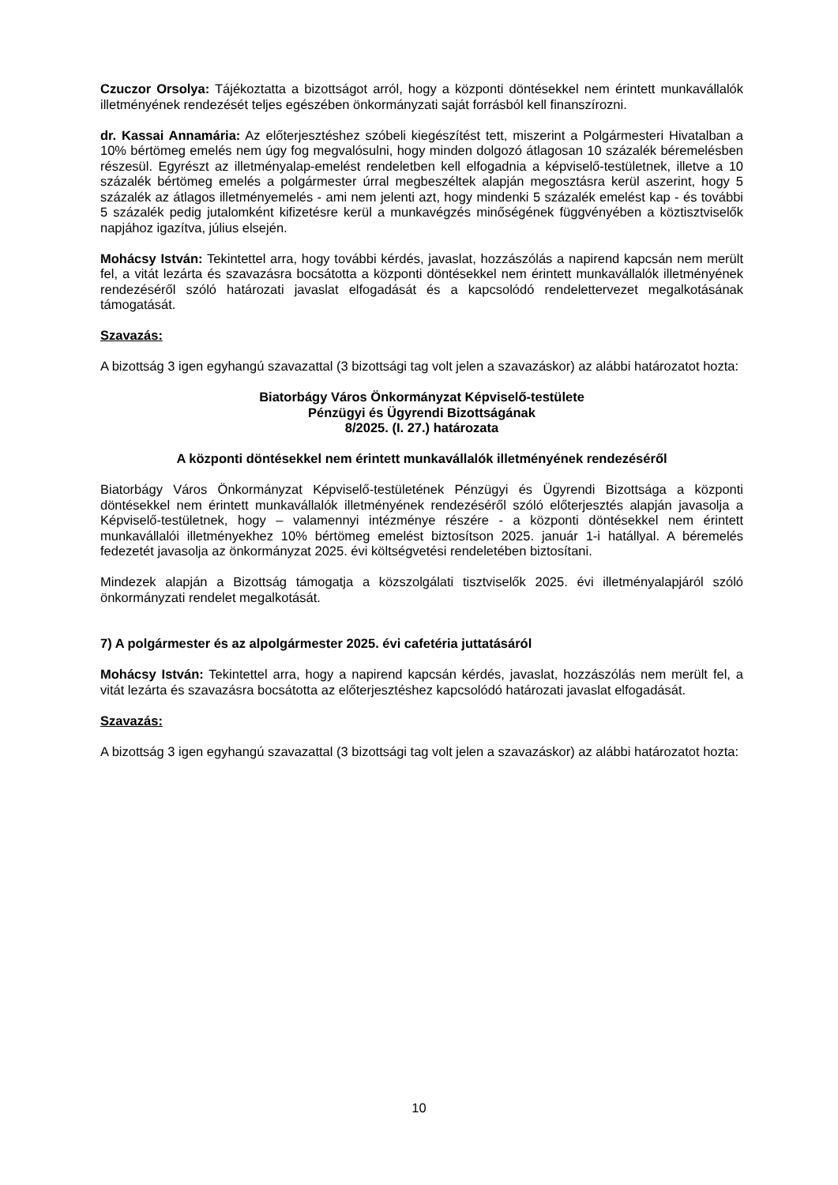Czuczor Orsolya: Tájékoztatta a bizottságot arról, hogy a központi döntésekkel nem érintett munkavállalók illetményének rendezését teljes egészében önkormányzati saját forrásból kell finanszírozni.
dr. Kassai Annamária: Az előterjesztéshez szóbeli kiegészítést tett, miszerint a Polgármesteri Hivatalban a 10% bértömeg emelés nem úgy fog megvalósulni, hogy minden dolgozó átlagosan 10 százalék béremelésben részesül. Egyrészt az illetményalap-emelést rendeletben kell elfogadnia a képviselő-testületnek, illetve a 10 százalék bértömeg emelés a polgármester úrral megbeszéltek alapján megosztásra kerül aszerint, hogy 5 százalék az átlagos illetményemelés - ami nem jelenti azt, hogy mindenki 5 százalék emelést kap - és további 5 százalék pedig jutalomként kifizetésre kerül a munkavégzés minőségének függvényében a köztisztviselők napjához igazítva, július elsején.
Mohácsy István: Tekintettel arra, hogy további kérdés, javaslat, hozzászólás a napirend kapcsán nem merült fel, a vitát lezárta és szavazásra bocsátotta a központi döntésekkel nem érintett munkavállalók illetményének rendezéséről szóló határozati javaslat elfogadását és a kapcsolódó rendelettervezet megalkotásának támogatását.
Szavazás:
A bizottság 3 igen egyhangú szavazattal (3 bizottsági tag volt jelen a szavazáskor) az alábbi határozatot hozta:
Biatorbágy Város Önkormányzat Képviselő-testülete
Pénzügyi és Ügyrendi Bizottságának
8/2025. (I. 27.) határozata
A központi döntésekkel nem érintett munkavállalók illetményének rendezéséről
Biatorbágy Város Önkormányzat Képviselő-testületének Pénzügyi és Ügyrendi Bizottsága a központi döntésekkel nem érintett munkavállalók illetményének rendezéséről szóló előterjesztés alapján javasolja a Képviselő-testületnek, hogy – valamennyi intézménye részére - a központi döntésekkel nem érintett munkavállalói illetményekhez 10% bértömeg emelést biztosítson 2025. január 1-i hatállyal. A béremelés fedezetét javasolja az önkormányzat 2025. évi költségvetési rendeletében biztosítani.
Mindezek alapján a Bizottság támogatja a közszolgálati tisztviselők 2025. évi illetményalapjáról szóló önkormányzati rendelet megalkotását.
7) A polgármester és az alpolgármester 2025. évi cafetéria juttatásáról
Mohácsy István: Tekintettel arra, hogy a napirend kapcsán kérdés, javaslat, hozzászólás nem merült fel, a vitát lezárta és szavazásra bocsátotta az előterjesztéshez kapcsolódó határozati javaslat elfogadását.
Szavazás:
A bizottság 3 igen egyhangú szavazattal (3 bizottsági tag volt jelen a szavazáskor) az alábbi határozatot hozta:
10